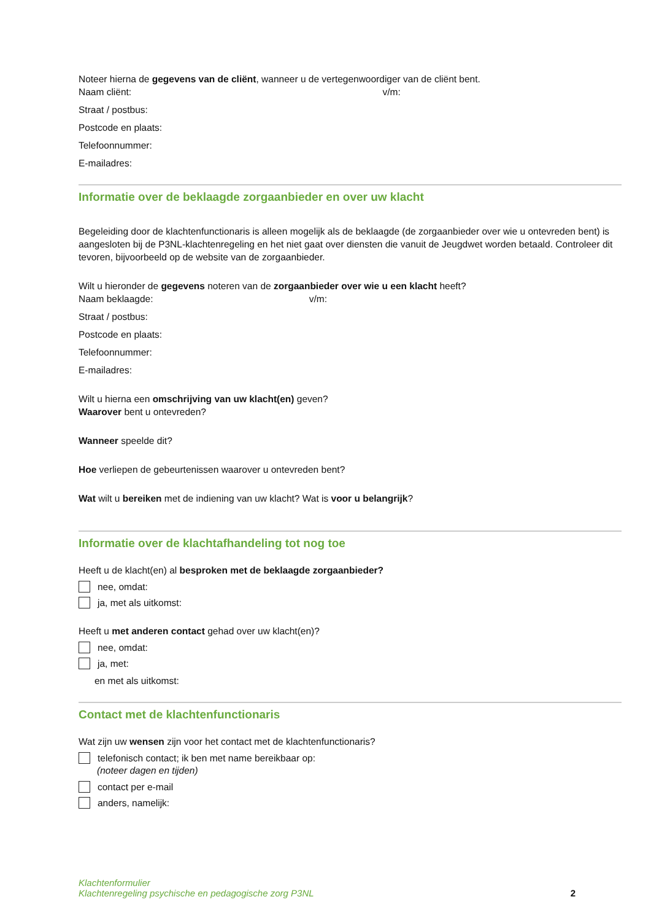Noteer hierna de gegevens van de cliënt, wanneer u de vertegenwoordiger van de cliënt bent.
Naam cliënt: v/m:
Straat / postbus:
Postcode en plaats:
Telefoonnummer:
E-mailadres:
Informatie over de beklaagde zorgaanbieder en over uw klacht
Begeleiding door de klachtenfunctionaris is alleen mogelijk als de beklaagde (de zorgaanbieder over wie u ontevreden bent) is aangesloten bij de P3NL-klachtenregeling en het niet gaat over diensten die vanuit de Jeugdwet worden betaald. Controleer dit tevoren, bijvoorbeeld op de website van de zorgaanbieder.
Wilt u hieronder de gegevens noteren van de zorgaanbieder over wie u een klacht heeft?
Naam beklaagde: v/m:
Straat / postbus:
Postcode en plaats:
Telefoonnummer:
E-mailadres:
Wilt u hierna een omschrijving van uw klacht(en) geven?
Waarover bent u ontevreden?
Wanneer speelde dit?
Hoe verliepen de gebeurtenissen waarover u ontevreden bent?
Wat wilt u bereiken met de indiening van uw klacht? Wat is voor u belangrijk?
Informatie over de klachtafhandeling tot nog toe
Heeft u de klacht(en) al besproken met de beklaagde zorgaanbieder?
nee, omdat:
ja, met als uitkomst:
Heeft u met anderen contact gehad over uw klacht(en)?
nee, omdat:
ja, met:
en met als uitkomst:
Contact met de klachtenfunctionaris
Wat zijn uw wensen zijn voor het contact met de klachtenfunctionaris?
telefonisch contact; ik ben met name bereikbaar op:
(noteer dagen en tijden)
contact per e-mail
anders, namelijk:
Klachtenformulier
Klachtenregeling psychische en pedagogische zorg P3NL
2